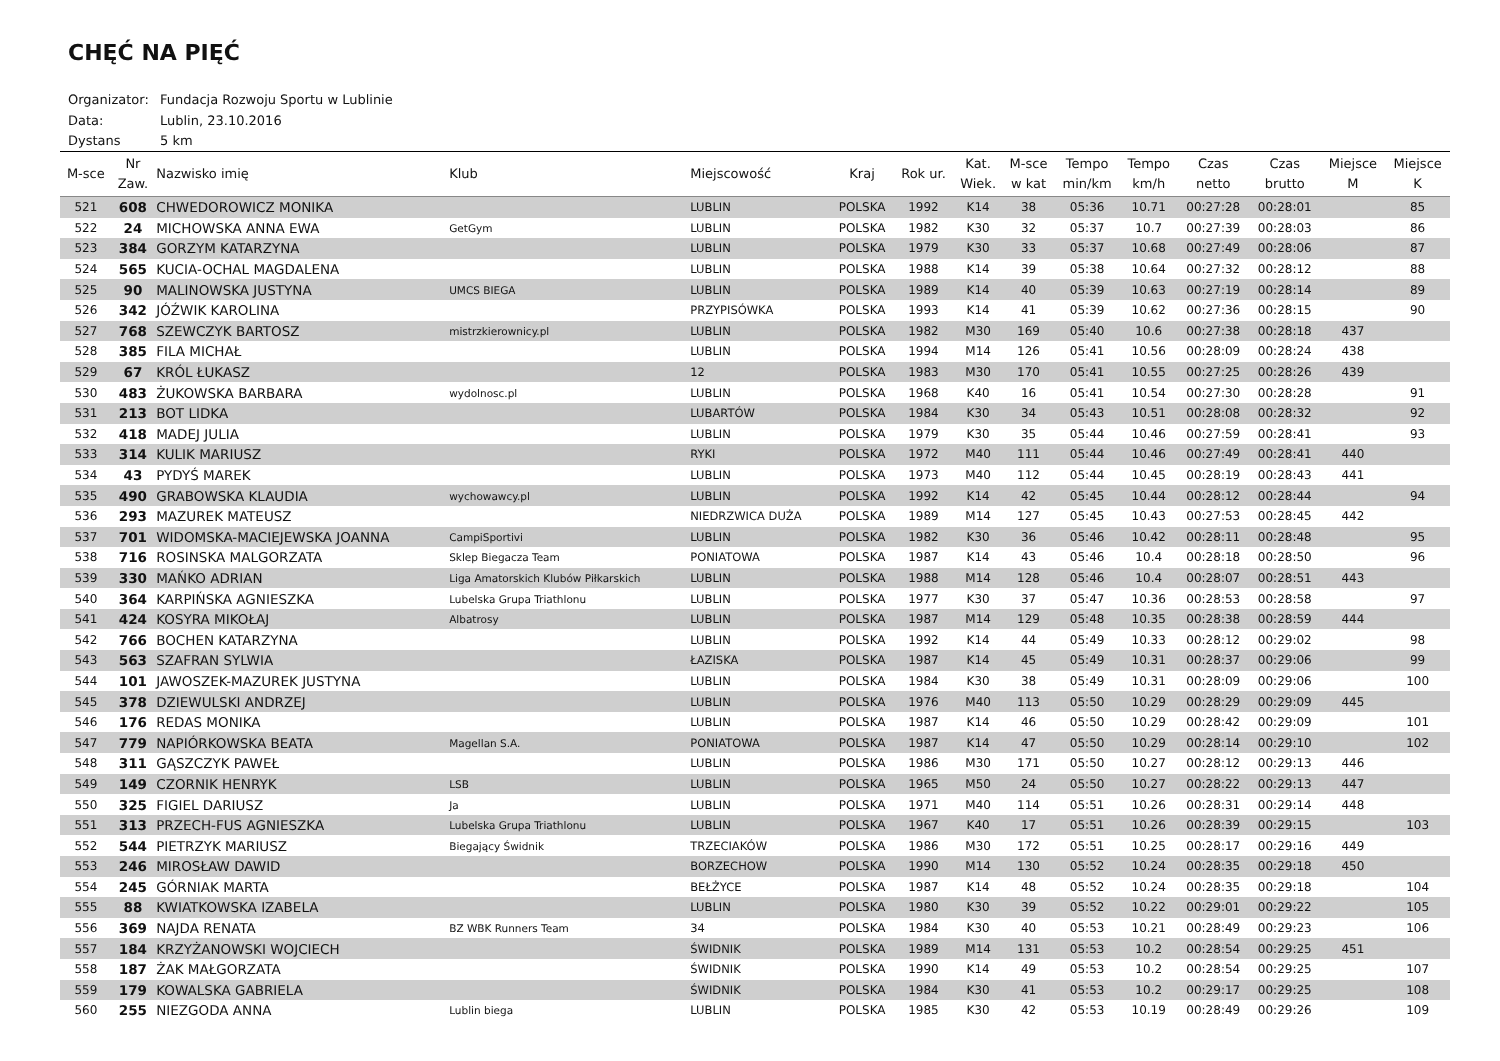CHĘĆ NA PIĘĆ
Organizator: Fundacja Rozwoju Sportu w Lublinie
Data: Lublin, 23.10.2016
Dystans 5 km
| M-sce | Nr Zaw. | Nazwisko imię | Klub | Miejscowość | Kraj | Rok ur. | Kat. Wiek. | M-sce w kat | Tempo min/km | Tempo km/h | Czas netto | Czas brutto | Miejsce M | Miejsce K |
| --- | --- | --- | --- | --- | --- | --- | --- | --- | --- | --- | --- | --- | --- | --- |
| 521 | 608 | CHWEDOROWICZ MONIKA | | LUBLIN | POLSKA | 1992 | K14 | 38 | 05:36 | 10.71 | 00:27:28 | 00:28:01 | | 85 |
| 522 | 24 | MICHOWSKA ANNA EWA | GetGym | LUBLIN | POLSKA | 1982 | K30 | 32 | 05:37 | 10.7 | 00:27:39 | 00:28:03 | | 86 |
| 523 | 384 | GORZYM KATARZYNA | | LUBLIN | POLSKA | 1979 | K30 | 33 | 05:37 | 10.68 | 00:27:49 | 00:28:06 | | 87 |
| 524 | 565 | KUCIA-OCHAL MAGDALENA | | LUBLIN | POLSKA | 1988 | K14 | 39 | 05:38 | 10.64 | 00:27:32 | 00:28:12 | | 88 |
| 525 | 90 | MALINOWSKA JUSTYNA | UMCS BIEGA | LUBLIN | POLSKA | 1989 | K14 | 40 | 05:39 | 10.63 | 00:27:19 | 00:28:14 | | 89 |
| 526 | 342 | JÓŹWIK KAROLINA | | PRZYPISÓWKA | POLSKA | 1993 | K14 | 41 | 05:39 | 10.62 | 00:27:36 | 00:28:15 | | 90 |
| 527 | 768 | SZEWCZYK BARTOSZ | mistrzkierownicy.pl | LUBLIN | POLSKA | 1982 | M30 | 169 | 05:40 | 10.6 | 00:27:38 | 00:28:18 | 437 | |
| 528 | 385 | FILA MICHAŁ | | LUBLIN | POLSKA | 1994 | M14 | 126 | 05:41 | 10.56 | 00:28:09 | 00:28:24 | 438 | |
| 529 | 67 | KRÓL ŁUKASZ | | 12 | POLSKA | 1983 | M30 | 170 | 05:41 | 10.55 | 00:27:25 | 00:28:26 | 439 | |
| 530 | 483 | ŻUKOWSKA BARBARA | wydolnosc.pl | LUBLIN | POLSKA | 1968 | K40 | 16 | 05:41 | 10.54 | 00:27:30 | 00:28:28 | | 91 |
| 531 | 213 | BOT LIDKA | | LUBARTÓW | POLSKA | 1984 | K30 | 34 | 05:43 | 10.51 | 00:28:08 | 00:28:32 | | 92 |
| 532 | 418 | MADEJ JULIA | | LUBLIN | POLSKA | 1979 | K30 | 35 | 05:44 | 10.46 | 00:27:59 | 00:28:41 | | 93 |
| 533 | 314 | KULIK MARIUSZ | | RYKI | POLSKA | 1972 | M40 | 111 | 05:44 | 10.46 | 00:27:49 | 00:28:41 | 440 | |
| 534 | 43 | PYDYŚ MAREK | | LUBLIN | POLSKA | 1973 | M40 | 112 | 05:44 | 10.45 | 00:28:19 | 00:28:43 | 441 | |
| 535 | 490 | GRABOWSKA KLAUDIA | wychowawcy.pl | LUBLIN | POLSKA | 1992 | K14 | 42 | 05:45 | 10.44 | 00:28:12 | 00:28:44 | | 94 |
| 536 | 293 | MAZUREK MATEUSZ | | NIEDRZWICA DUŻA | POLSKA | 1989 | M14 | 127 | 05:45 | 10.43 | 00:27:53 | 00:28:45 | 442 | |
| 537 | 701 | WIDOMSKA-MACIEJEWSKA JOANNA | CampiSportivi | LUBLIN | POLSKA | 1982 | K30 | 36 | 05:46 | 10.42 | 00:28:11 | 00:28:48 | | 95 |
| 538 | 716 | ROSINSKA MALGORZATA | Sklep Biegacza Team | PONIATOWA | POLSKA | 1987 | K14 | 43 | 05:46 | 10.4 | 00:28:18 | 00:28:50 | | 96 |
| 539 | 330 | MAŃKO ADRIAN | Liga Amatorskich Klubów Piłkarskich | LUBLIN | POLSKA | 1988 | M14 | 128 | 05:46 | 10.4 | 00:28:07 | 00:28:51 | 443 | |
| 540 | 364 | KARPIŃSKA AGNIESZKA | Lubelska Grupa Triathlonu | LUBLIN | POLSKA | 1977 | K30 | 37 | 05:47 | 10.36 | 00:28:53 | 00:28:58 | | 97 |
| 541 | 424 | KOSYRA MIKOŁAJ | Albatrosy | LUBLIN | POLSKA | 1987 | M14 | 129 | 05:48 | 10.35 | 00:28:38 | 00:28:59 | 444 | |
| 542 | 766 | BOCHEN KATARZYNA | | LUBLIN | POLSKA | 1992 | K14 | 44 | 05:49 | 10.33 | 00:28:12 | 00:29:02 | | 98 |
| 543 | 563 | SZAFRAN SYLWIA | | ŁAZISKA | POLSKA | 1987 | K14 | 45 | 05:49 | 10.31 | 00:28:37 | 00:29:06 | | 99 |
| 544 | 101 | JAWOSZEK-MAZUREK JUSTYNA | | LUBLIN | POLSKA | 1984 | K30 | 38 | 05:49 | 10.31 | 00:28:09 | 00:29:06 | | 100 |
| 545 | 378 | DZIEWULSKI ANDRZEJ | | LUBLIN | POLSKA | 1976 | M40 | 113 | 05:50 | 10.29 | 00:28:29 | 00:29:09 | 445 | |
| 546 | 176 | REDAS MONIKA | | LUBLIN | POLSKA | 1987 | K14 | 46 | 05:50 | 10.29 | 00:28:42 | 00:29:09 | | 101 |
| 547 | 779 | NAPIÓRKOWSKA BEATA | Magellan S.A. | PONIATOWA | POLSKA | 1987 | K14 | 47 | 05:50 | 10.29 | 00:28:14 | 00:29:10 | | 102 |
| 548 | 311 | GĄSZCZYK PAWEŁ | | LUBLIN | POLSKA | 1986 | M30 | 171 | 05:50 | 10.27 | 00:28:12 | 00:29:13 | 446 | |
| 549 | 149 | CZORNIK HENRYK | LSB | LUBLIN | POLSKA | 1965 | M50 | 24 | 05:50 | 10.27 | 00:28:22 | 00:29:13 | 447 | |
| 550 | 325 | FIGIEL DARIUSZ | Ja | LUBLIN | POLSKA | 1971 | M40 | 114 | 05:51 | 10.26 | 00:28:31 | 00:29:14 | 448 | |
| 551 | 313 | PRZECH-FUS AGNIESZKA | Lubelska Grupa Triathlonu | LUBLIN | POLSKA | 1967 | K40 | 17 | 05:51 | 10.26 | 00:28:39 | 00:29:15 | | 103 |
| 552 | 544 | PIETRZYK MARIUSZ | Biegający Świdnik | TRZECIAKÓW | POLSKA | 1986 | M30 | 172 | 05:51 | 10.25 | 00:28:17 | 00:29:16 | 449 | |
| 553 | 246 | MIROSŁAW DAWID | | BORZECHOW | POLSKA | 1990 | M14 | 130 | 05:52 | 10.24 | 00:28:35 | 00:29:18 | 450 | |
| 554 | 245 | GÓRNIAK MARTA | | BEŁŻYCE | POLSKA | 1987 | K14 | 48 | 05:52 | 10.24 | 00:28:35 | 00:29:18 | | 104 |
| 555 | 88 | KWIATKOWSKA IZABELA | | LUBLIN | POLSKA | 1980 | K30 | 39 | 05:52 | 10.22 | 00:29:01 | 00:29:22 | | 105 |
| 556 | 369 | NAJDA RENATA | BZ WBK Runners Team | 34 | POLSKA | 1984 | K30 | 40 | 05:53 | 10.21 | 00:28:49 | 00:29:23 | | 106 |
| 557 | 184 | KRZYŻANOWSKI WOJCIECH | | ŚWIDNIK | POLSKA | 1989 | M14 | 131 | 05:53 | 10.2 | 00:28:54 | 00:29:25 | 451 | |
| 558 | 187 | ŻAK MAŁGORZATA | | ŚWIDNIK | POLSKA | 1990 | K14 | 49 | 05:53 | 10.2 | 00:28:54 | 00:29:25 | | 107 |
| 559 | 179 | KOWALSKA GABRIELA | | ŚWIDNIK | POLSKA | 1984 | K30 | 41 | 05:53 | 10.2 | 00:29:17 | 00:29:25 | | 108 |
| 560 | 255 | NIEZGODA ANNA | Lublin biega | LUBLIN | POLSKA | 1985 | K30 | 42 | 05:53 | 10.19 | 00:28:49 | 00:29:26 | | 109 |